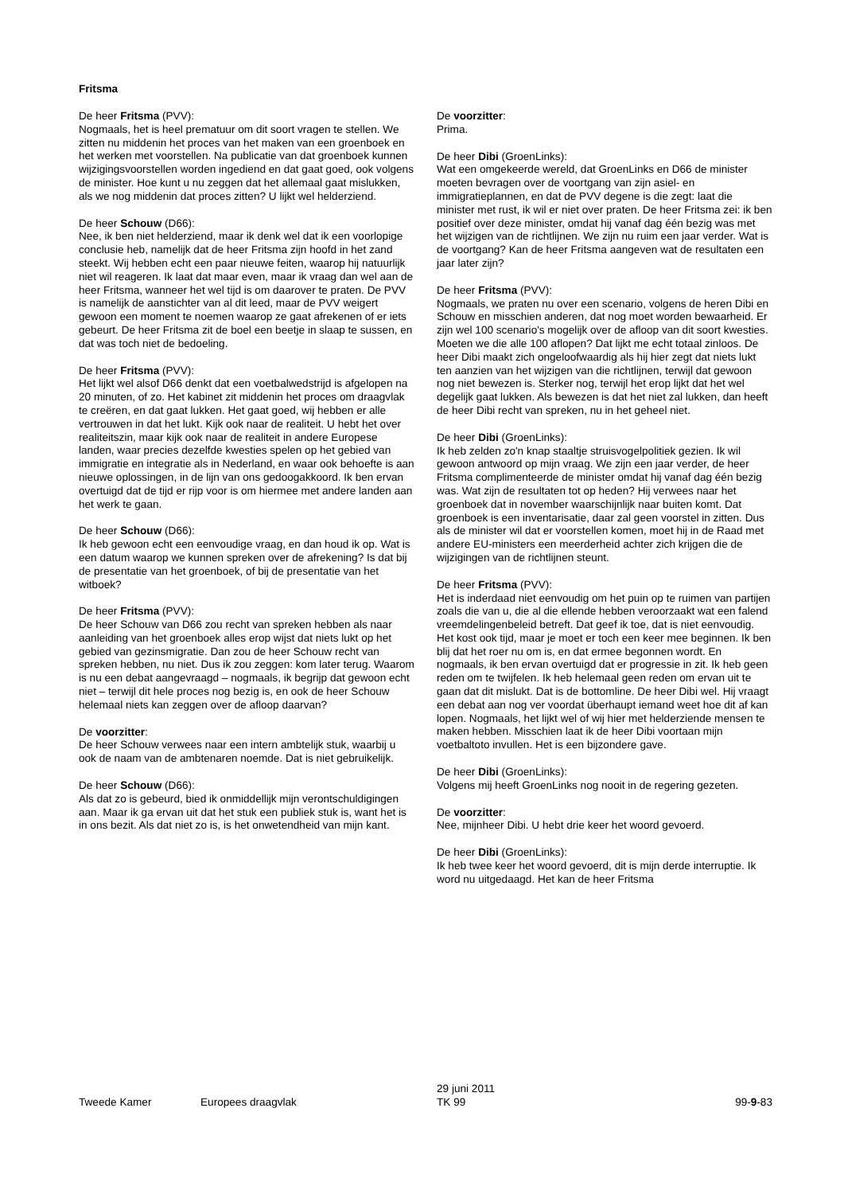Fritsma
De heer Fritsma (PVV):
Nogmaals, het is heel prematuur om dit soort vragen te stellen. We zitten nu middenin het proces van het maken van een groenboek en het werken met voorstellen. Na publicatie van dat groenboek kunnen wijzigingsvoorstellen worden ingediend en dat gaat goed, ook volgens de minister. Hoe kunt u nu zeggen dat het allemaal gaat mislukken, als we nog middenin dat proces zitten? U lijkt wel helderziend.
De heer Schouw (D66):
Nee, ik ben niet helderziend, maar ik denk wel dat ik een voorlopige conclusie heb, namelijk dat de heer Fritsma zijn hoofd in het zand steekt. Wij hebben echt een paar nieuwe feiten, waarop hij natuurlijk niet wil reageren. Ik laat dat maar even, maar ik vraag dan wel aan de heer Fritsma, wanneer het wel tijd is om daarover te praten. De PVV is namelijk de aanstichter van al dit leed, maar de PVV weigert gewoon een moment te noemen waarop ze gaat afrekenen of er iets gebeurt. De heer Fritsma zit de boel een beetje in slaap te sussen, en dat was toch niet de bedoeling.
De heer Fritsma (PVV):
Het lijkt wel alsof D66 denkt dat een voetbalwedstrijd is afgelopen na 20 minuten, of zo. Het kabinet zit middenin het proces om draagvlak te creëren, en dat gaat lukken. Het gaat goed, wij hebben er alle vertrouwen in dat het lukt. Kijk ook naar de realiteit. U hebt het over realiteitszin, maar kijk ook naar de realiteit in andere Europese landen, waar precies dezelfde kwesties spelen op het gebied van immigratie en integratie als in Nederland, en waar ook behoefte is aan nieuwe oplossingen, in de lijn van ons gedoogakkoord. Ik ben ervan overtuigd dat de tijd er rijp voor is om hiermee met andere landen aan het werk te gaan.
De heer Schouw (D66):
Ik heb gewoon echt een eenvoudige vraag, en dan houd ik op. Wat is een datum waarop we kunnen spreken over de afrekening? Is dat bij de presentatie van het groenboek, of bij de presentatie van het witboek?
De heer Fritsma (PVV):
De heer Schouw van D66 zou recht van spreken hebben als naar aanleiding van het groenboek alles erop wijst dat niets lukt op het gebied van gezinsmigratie. Dan zou de heer Schouw recht van spreken hebben, nu niet. Dus ik zou zeggen: kom later terug. Waarom is nu een debat aangevraagd – nogmaals, ik begrijp dat gewoon echt niet – terwijl dit hele proces nog bezig is, en ook de heer Schouw helemaal niets kan zeggen over de afloop daarvan?
De voorzitter:
De heer Schouw verwees naar een intern ambtelijk stuk, waarbij u ook de naam van de ambtenaren noemde. Dat is niet gebruikelijk.
De heer Schouw (D66):
Als dat zo is gebeurd, bied ik onmiddellijk mijn verontschuldigingen aan. Maar ik ga ervan uit dat het stuk een publiek stuk is, want het is in ons bezit. Als dat niet zo is, is het onwetendheid van mijn kant.
De voorzitter:
Prima.
De heer Dibi (GroenLinks):
Wat een omgekeerde wereld, dat GroenLinks en D66 de minister moeten bevragen over de voortgang van zijn asiel- en immigratieplannen, en dat de PVV degene is die zegt: laat die minister met rust, ik wil er niet over praten. De heer Fritsma zei: ik ben positief over deze minister, omdat hij vanaf dag één bezig was met het wijzigen van de richtlijnen. We zijn nu ruim een jaar verder. Wat is de voortgang? Kan de heer Fritsma aangeven wat de resultaten een jaar later zijn?
De heer Fritsma (PVV):
Nogmaals, we praten nu over een scenario, volgens de heren Dibi en Schouw en misschien anderen, dat nog moet worden bewaarheid. Er zijn wel 100 scenario's mogelijk over de afloop van dit soort kwesties. Moeten we die alle 100 aflopen? Dat lijkt me echt totaal zinloos. De heer Dibi maakt zich ongeloofwaardig als hij hier zegt dat niets lukt ten aanzien van het wijzigen van die richtlijnen, terwijl dat gewoon nog niet bewezen is. Sterker nog, terwijl het erop lijkt dat het wel degelijk gaat lukken. Als bewezen is dat het niet zal lukken, dan heeft de heer Dibi recht van spreken, nu in het geheel niet.
De heer Dibi (GroenLinks):
Ik heb zelden zo'n knap staaltje struisvogelpolitiek gezien. Ik wil gewoon antwoord op mijn vraag. We zijn een jaar verder, de heer Fritsma complimenteerde de minister omdat hij vanaf dag één bezig was. Wat zijn de resultaten tot op heden? Hij verwees naar het groenboek dat in november waarschijnlijk naar buiten komt. Dat groenboek is een inventarisatie, daar zal geen voorstel in zitten. Dus als de minister wil dat er voorstellen komen, moet hij in de Raad met andere EU-ministers een meerderheid achter zich krijgen die de wijzigingen van de richtlijnen steunt.
De heer Fritsma (PVV):
Het is inderdaad niet eenvoudig om het puin op te ruimen van partijen zoals die van u, die al die ellende hebben veroorzaakt wat een falend vreemdelingenbeleid betreft. Dat geef ik toe, dat is niet eenvoudig. Het kost ook tijd, maar je moet er toch een keer mee beginnen. Ik ben blij dat het roer nu om is, en dat ermee begonnen wordt. En nogmaals, ik ben ervan overtuigd dat er progressie in zit. Ik heb geen reden om te twijfelen. Ik heb helemaal geen reden om ervan uit te gaan dat dit mislukt. Dat is de bottomline. De heer Dibi wel. Hij vraagt een debat aan nog ver voordat überhaupt iemand weet hoe dit af kan lopen. Nogmaals, het lijkt wel of wij hier met helderziende mensen te maken hebben. Misschien laat ik de heer Dibi voortaan mijn voetbaltoto invullen. Het is een bijzondere gave.
De heer Dibi (GroenLinks):
Volgens mij heeft GroenLinks nog nooit in de regering gezeten.
De voorzitter:
Nee, mijnheer Dibi. U hebt drie keer het woord gevoerd.
De heer Dibi (GroenLinks):
Ik heb twee keer het woord gevoerd, dit is mijn derde interruptie. Ik word nu uitgedaagd. Het kan de heer Fritsma
Tweede Kamer
Europees draagvlak
29 juni 2011
TK 99
99-9-83